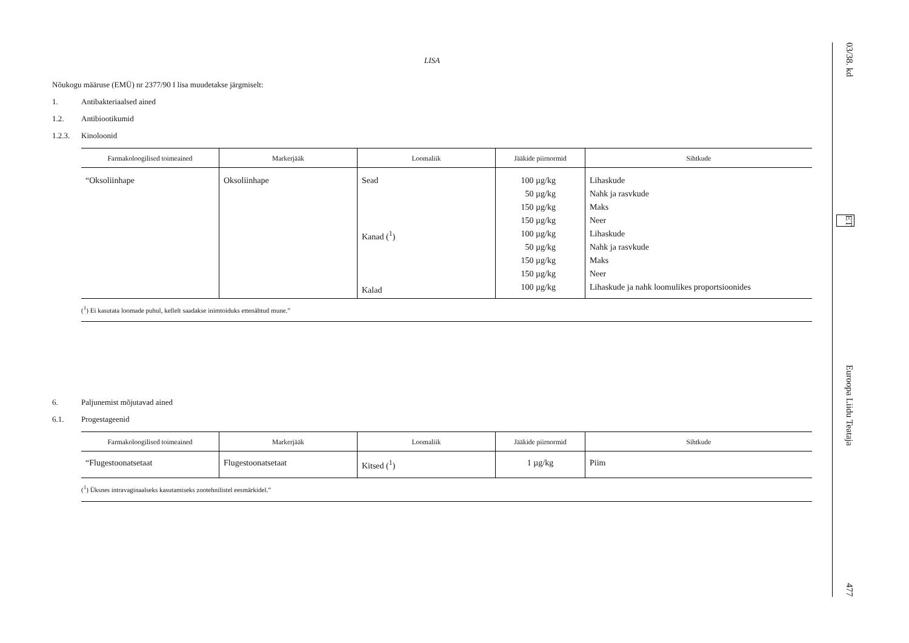LISA
Nõukogu määruse (EMÜ) nr 2377/90 I lisa muudetakse järgmiselt:
1. Antibakteriaalsed ained
1.2. Antibiootikumid
1.2.3. Kinoloonid
| Farmakoloogilised toimeained | Markerjääk | Loomaliik | Jääkide piirnormid | Sihtkude |
| --- | --- | --- | --- | --- |
| “Oksoliinhape | Oksoliinhape | Sead Kanad (<sup>1</sup>) Kalad | 100 µg/kg 50 µg/kg 150 µg/kg 150 µg/kg 100 µg/kg 50 µg/kg 150 µg/kg 150 µg/kg 100 µg/kg | Lihaskude Nahk ja rasvkude Maks Neer Lihaskude Nahk ja rasvkude Maks Neer Lihaskude ja nahk loomulikes proportsioonides |
| (<sup>1</sup>) Ei kasutata loomade puhul, kellelt saadakse inimtoiduks ettenähtud mune.” | | | | |
6. Paljunemist mõjutavad ained
6.1. Progestageenid
| Farmakoloogilised toimeained | Markerjääk | Loomaliik | Jääkide piirnormid | Sihtkude |
| --- | --- | --- | --- | --- |
| “Flugestoonatsetaat | Flugestoonatsetaat | Kitsed (<sup>1</sup>) | 1 µg/kg | Piim |
| (<sup>1</sup>) Üksnes intravaginaalseks kasutamiseks zootehnilistel eesmärkidel.” | | | | |
03/38. kd ET Euroopa Liidu Teataja 477